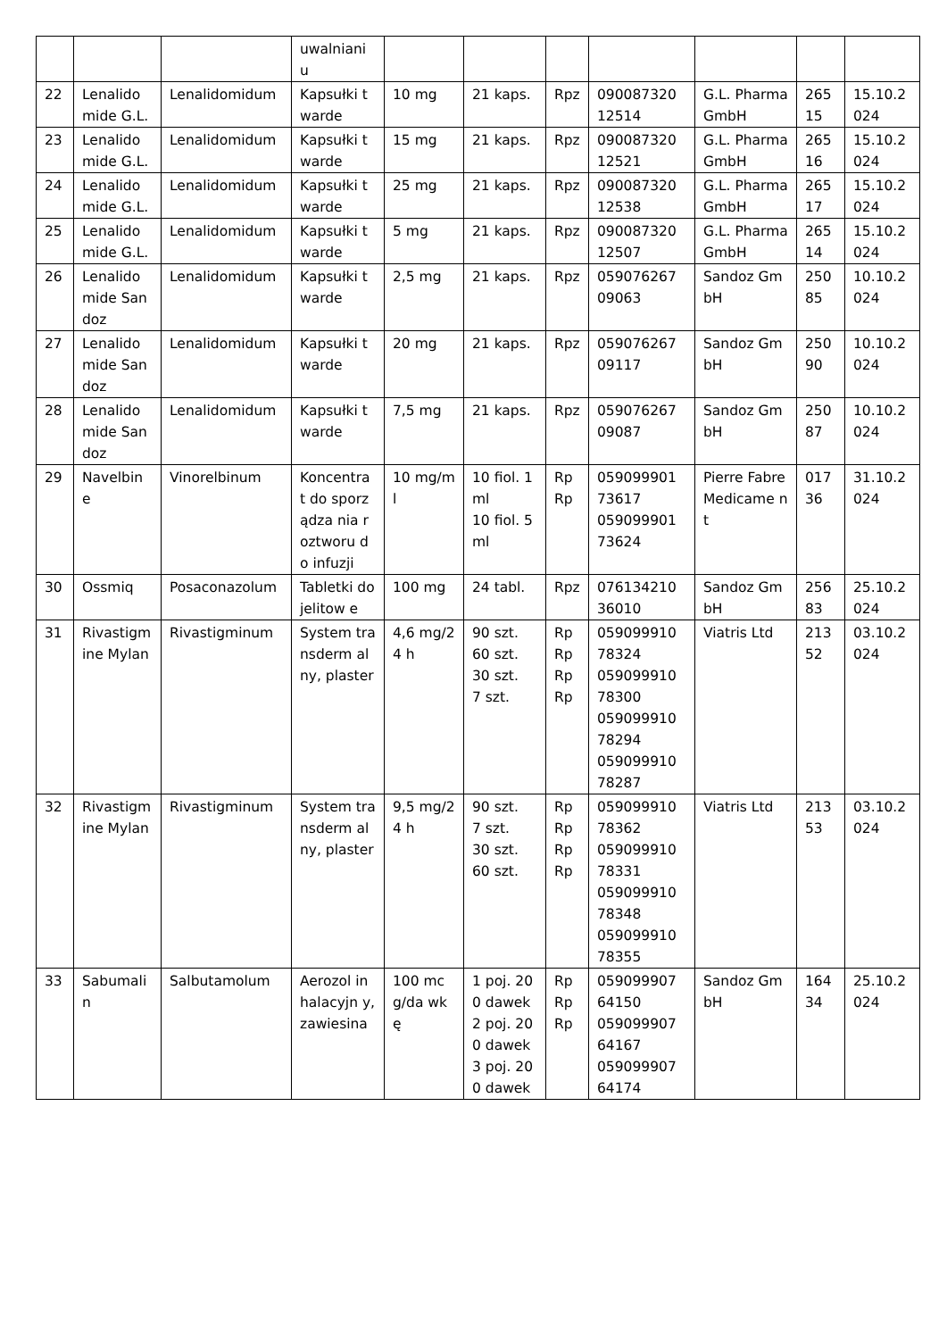| | | | uwalniani u | | | | | | | |
| 22 | Lenalido mide G.L. | Lenalidomidum | Kapsułki twarde | 10 mg | 21 kaps. | Rpz | 090087320 12514 | G.L. Pharma GmbH | 265 15 | 15.10.2 024 |
| 23 | Lenalido mide G.L. | Lenalidomidum | Kapsułki twarde | 15 mg | 21 kaps. | Rpz | 090087320 12521 | G.L. Pharma GmbH | 265 16 | 15.10.2 024 |
| 24 | Lenalido mide G.L. | Lenalidomidum | Kapsułki twarde | 25 mg | 21 kaps. | Rpz | 090087320 12538 | G.L. Pharma GmbH | 265 17 | 15.10.2 024 |
| 25 | Lenalido mide G.L. | Lenalidomidum | Kapsułki twarde | 5 mg | 21 kaps. | Rpz | 090087320 12507 | G.L. Pharma GmbH | 265 14 | 15.10.2 024 |
| 26 | Lenalido mide Sandoz | Lenalidomidum | Kapsułki twarde | 2,5 mg | 21 kaps. | Rpz | 059076267 09063 | Sandoz GmbH | 250 85 | 10.10.2 024 |
| 27 | Lenalido mide Sandoz | Lenalidomidum | Kapsułki twarde | 20 mg | 21 kaps. | Rpz | 059076267 09117 | Sandoz GmbH | 250 90 | 10.10.2 024 |
| 28 | Lenalido mide Sandoz | Lenalidomidum | Kapsułki twarde | 7,5 mg | 21 kaps. | Rpz | 059076267 09087 | Sandoz GmbH | 250 87 | 10.10.2 024 |
| 29 | Navelbin e | Vinorelbinum | Koncentra t do sporządza nia roztworu do infuzji | 10 mg/ml | 10 fiol. 1 ml 10 fiol. 5 ml | Rp Rp | 059099901 73617 059099901 73624 | Pierre Fabre Medicame nt | 017 36 | 31.10.2 024 |
| 30 | Ossmiq | Posaconazolum | Tabletki dojelitow e | 100 mg | 24 tabl. | Rpz | 076134210 36010 | Sandoz GmbH | 256 83 | 25.10.2 024 |
| 31 | Rivastigm ine Mylan | Rivastigminum | System transderm alny, plaster | 4,6 mg/24 h | 90 szt. 60 szt. 30 szt. 7 szt. | Rp Rp Rp Rp | 059099910 78324 059099910 78300 059099910 78294 059099910 78287 | Viatris Ltd | 213 52 | 03.10.2 024 |
| 32 | Rivastigm ine Mylan | Rivastigminum | System transderm alny, plaster | 9,5 mg/24 h | 90 szt. 7 szt. 30 szt. 60 szt. | Rp Rp Rp Rp | 059099910 78362 059099910 78331 059099910 78348 059099910 78355 | Viatris Ltd | 213 53 | 03.10.2 024 |
| 33 | Sabumali n | Salbutamolum | Aerozol inhalacyjn y, zawiesina | 100 mcg/da wkę | 1 poj. 200 dawek 2 poj. 200 dawek 3 poj. 200 dawek | Rp Rp Rp | 059099907 64150 059099907 64167 059099907 64174 | Sandoz GmbH | 164 34 | 25.10.2 024 |